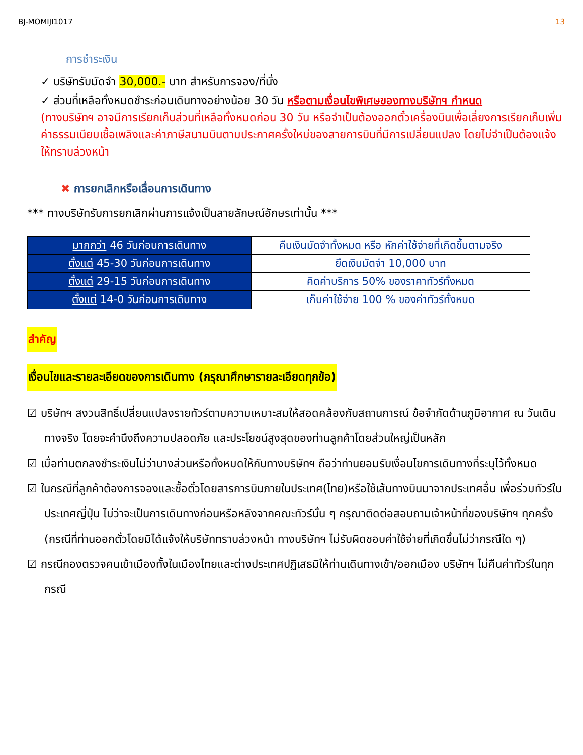BJ-MOMIJI1017 13
การชำระเงิน
✓ บริษัทรับมัดจำ 30,000.- บาท สำหรับการจอง/ที่นั่ง
✓ ส่วนที่เหลือทั้งหมดชำระก่อนเดินทางอย่างน้อย 30 วัน หรือตามเงื่อนไขพิเศษของทางบริษัทฯ กำหนด
(ทางบริษัทฯ อาจมีการเรียกเก็บส่วนที่เหลือทั้งหมดก่อน 30 วัน หรือจำเป็นต้องออกตั๋วเครื่องบินเพื่อเลี่ยงการเรียกเก็บเพิ่มค่าธรรมเนียมเชื้อเพลิงและค่าภาษีสนามบินตามประกาศครั้งใหม่ของสายการบินที่มีการเปลี่ยนแปลง โดยไม่จำเป็นต้องแจ้งให้ทราบล่วงหน้า
✖ การยกเลิกหรือเลื่อนการเดินทาง
*** ทางบริษัทรับการยกเลิกผ่านการแจ้งเป็นลายลักษณ์อักษรเท่านั้น ***
| มากกว่า 46 วันก่อนการเดินทาง | คืนเงินมัดจำทั้งหมด หรือ หักค่าใช้จ่ายที่เกิดขึ้นตามจริง |
| ตั้งแต่ 45-30 วันก่อนการเดินทาง | ยึดเงินมัดจำ 10,000 บาท |
| ตั้งแต่ 29-15 วันก่อนการเดินทาง | คิดค่าบริการ 50% ของราคาทัวร์ทั้งหมด |
| ตั้งแต่ 14-0 วันก่อนการเดินทาง | เก็บค่าใช้จ่าย 100 % ของค่าทัวร์ทั้งหมด |
สำคัญ
เงื่อนไขและรายละเอียดของการเดินทาง (กรุณาศึกษารายละเอียดทุกข้อ)
☑ บริษัทฯ สงวนสิทธิ์เปลี่ยนแปลงรายทัวร์ตามความเหมาะสมให้สอดคล้องกับสถานการณ์ ข้อจำกัดด้านภูมิอากาศ ณ วันเดินทางจริง โดยจะคำนึงถึงความปลอดภัย และประโยชน์สูงสุดของท่านลูกค้าโดยส่วนใหญ่เป็นหลัก
☑ เมื่อท่านตกลงชำระเงินไม่ว่าบางส่วนหรือทั้งหมดให้กับทางบริษัทฯ ถือว่าท่านยอมรับเงื่อนไขการเดินทางที่ระบุไว้ทั้งหมด
☑ ในกรณีที่ลูกค้าต้องการจองและซื้อตั๋วโดยสารการบินภายในประเทศ(ไทย)หรือใช้เส้นทางบินมาจากประเทศอื่น เพื่อร่วมทัวร์ในประเทศญี่ปุ่น ไม่ว่าจะเป็นการเดินทางก่อนหรือหลังจากคณะทัวร์นั้น ๆ กรุณาติดต่อสอบถามเจ้าหน้าที่ของบริษัทฯ ทุกครั้ง (กรณีที่ท่านออกตั๋วโดยมิได้แจ้งให้บริษัททราบล่วงหน้า ทางบริษัทฯ ไม่รับผิดชอบค่าใช้จ่ายที่เกิดขึ้นไม่ว่ากรณีใด ๆ)
☑ กรณีกองตรวจคนเข้าเมืองทั้งในเมืองไทยและต่างประเทศปฏิเสธมิให้ท่านเดินทางเข้า/ออกเมือง บริษัทฯ ไม่คืนค่าทัวร์ในทุกกรณี